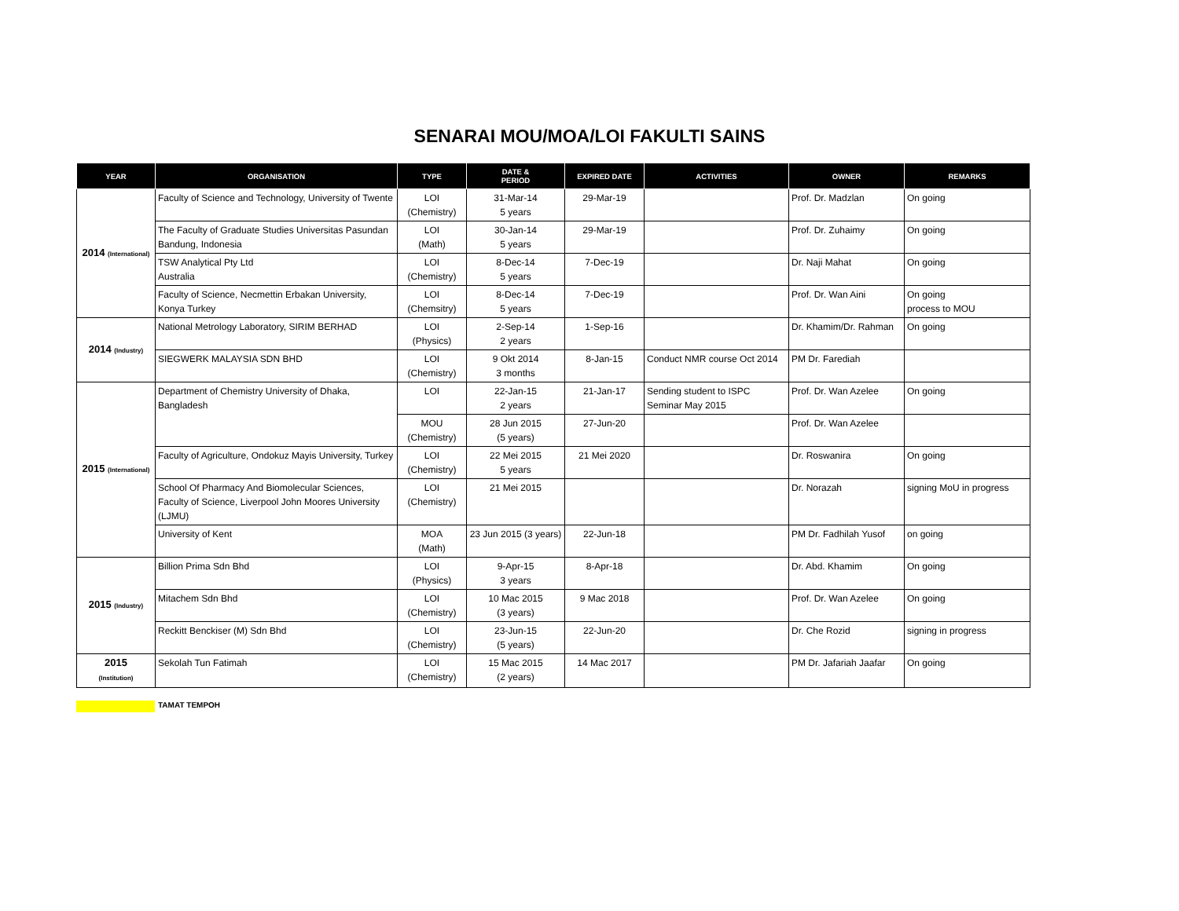SENARAI MOU/MOA/LOI FAKULTI SAINS
| YEAR | ORGANISATION | TYPE | DATE & PERIOD | EXPIRED DATE | ACTIVITIES | OWNER | REMARKS |
| --- | --- | --- | --- | --- | --- | --- | --- |
| 2014 (International) | Faculty of Science and Technology, University of Twente | LOI (Chemistry) | 31-Mar-14 5 years | 29-Mar-19 | | Prof. Dr. Madzlan | On going |
| | The Faculty of Graduate Studies Universitas Pasundan Bandung, Indonesia | LOI (Math) | 30-Jan-14 5 years | 29-Mar-19 | | Prof. Dr. Zuhaimy | On going |
| | TSW Analytical Pty Ltd Australia | LOI (Chemistry) | 8-Dec-14 5 years | 7-Dec-19 | | Dr. Naji Mahat | On going |
| | Faculty of Science, Necmettin Erbakan University, Konya Turkey | LOI (Chemsitry) | 8-Dec-14 5 years | 7-Dec-19 | | Prof. Dr. Wan Aini | On going process to MOU |
| 2014 (Industry) | National Metrology Laboratory, SIRIM BERHAD | LOI (Physics) | 2-Sep-14 2 years | 1-Sep-16 | | Dr. Khamim/Dr. Rahman | On going |
| | SIEGWERK MALAYSIA SDN BHD | LOI (Chemistry) | 9 Okt 2014 3 months | 8-Jan-15 | Conduct NMR course Oct 2014 | PM Dr. Farediah | |
| 2015 (International) | Department of Chemistry University of Dhaka, Bangladesh | LOI | 22-Jan-15 2 years | 21-Jan-17 | Sending student to ISPC Seminar May 2015 | Prof. Dr. Wan Azelee | On going |
| | | MOU (Chemistry) | 28 Jun 2015 (5 years) | 27-Jun-20 | | Prof. Dr. Wan Azelee | |
| | Faculty of Agriculture, Ondokuz Mayis University, Turkey | LOI (Chemistry) | 22 Mei 2015 5 years | 21 Mei 2020 | | Dr. Roswanira | On going |
| | School Of Pharmacy And Biomolecular Sciences, Faculty of Science, Liverpool John Moores University (LJMU) | LOI (Chemistry) | 21 Mei 2015 | | | Dr. Norazah | signing MoU in progress |
| | University of Kent | MOA (Math) | 23 Jun 2015 (3 years) | 22-Jun-18 | | PM Dr. Fadhilah Yusof | on going |
| 2015 (Industry) | Billion Prima Sdn Bhd | LOI (Physics) | 9-Apr-15 3 years | 8-Apr-18 | | Dr. Abd. Khamim | On going |
| | Mitachem Sdn Bhd | LOI (Chemistry) | 10 Mac 2015 (3 years) | 9 Mac 2018 | | Prof. Dr. Wan Azelee | On going |
| | Reckitt Benckiser (M) Sdn Bhd | LOI (Chemistry) | 23-Jun-15 (5 years) | 22-Jun-20 | | Dr. Che Rozid | signing in progress |
| 2015 (Institution) | Sekolah Tun Fatimah | LOI (Chemistry) | 15 Mac 2015 (2 years) | 14 Mac 2017 | | PM Dr. Jafariah Jaafar | On going |
TAMAT TEMPOH